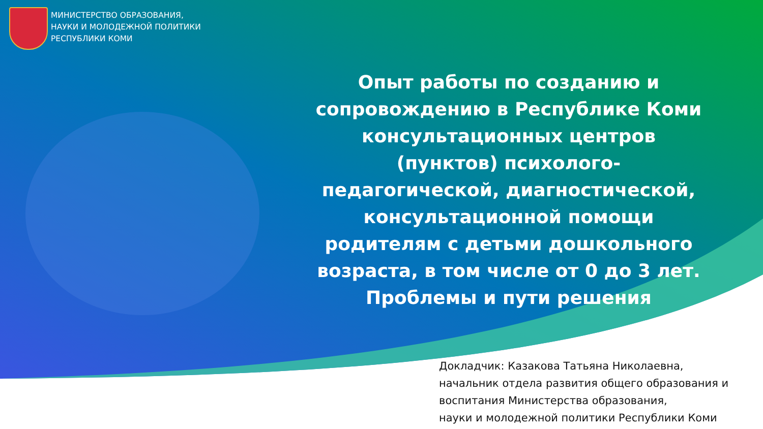МИНИСТЕРСТВО ОБРАЗОВАНИЯ,
НАУКИ И МОЛОДЕЖНОЙ ПОЛИТИКИ
РЕСПУБЛИКИ КОМИ
Опыт работы по созданию и сопровождению в Республике Коми консультационных центров (пунктов) психолого-педагогической, диагностической, консультационной помощи родителям с детьми дошкольного возраста, в том числе от 0 до 3 лет. Проблемы и пути решения
Докладчик: Казакова Татьяна Николаевна,
начальник отдела развития общего образования и воспитания Министерства образования,
науки и молодежной политики Республики Коми